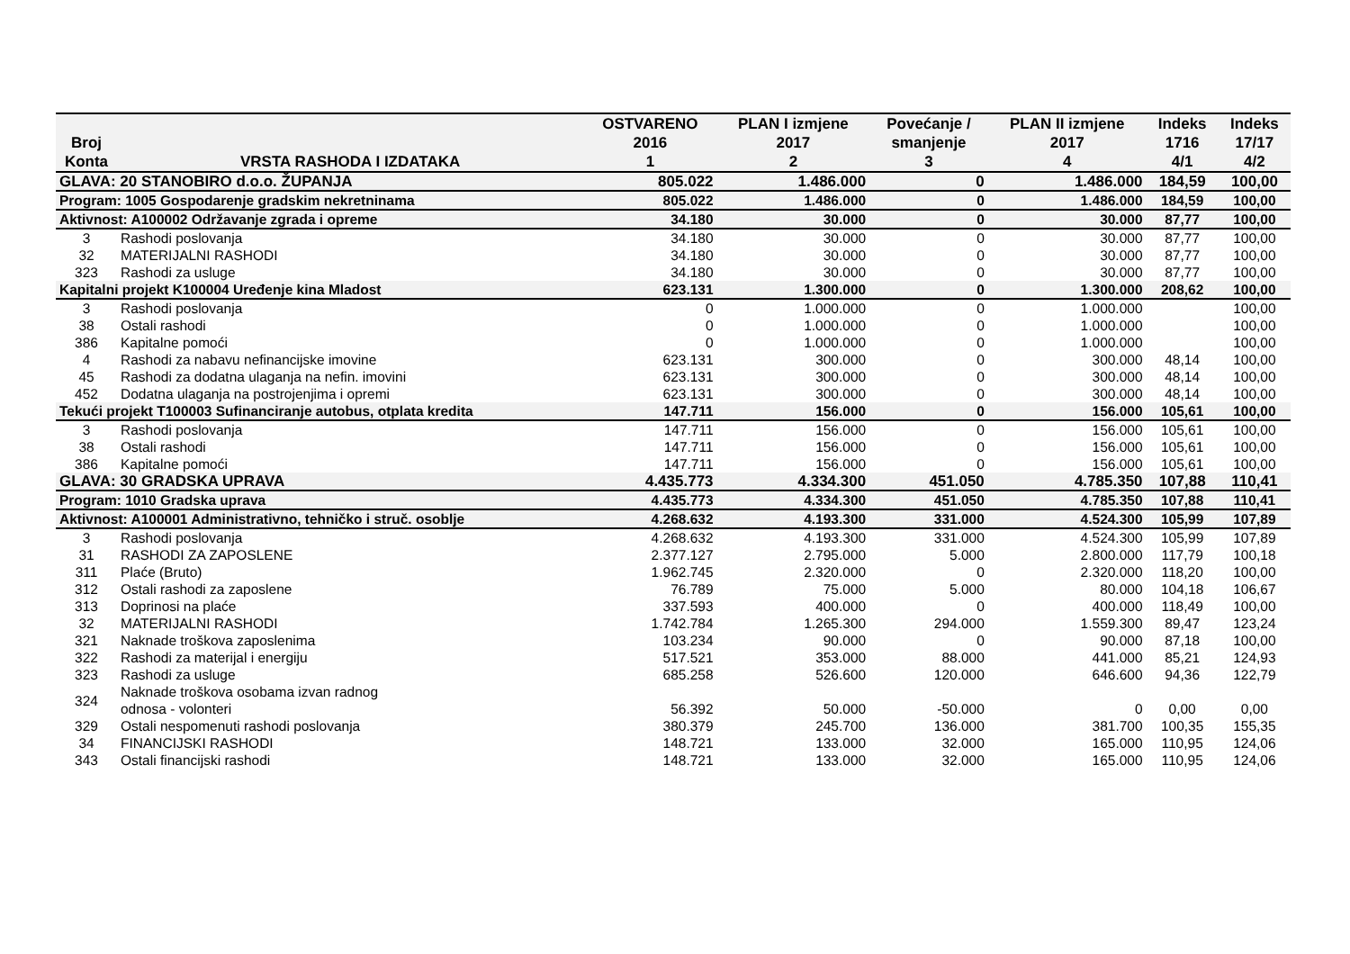| Broj Konta | VRSTA RASHODA I IZDATAKA | OSTVARENO 2016 1 | PLAN I izmjene 2017 2 | Povećanje / smanjenje 3 | PLAN II izmjene 2017 4 | Indeks 1716 4/1 | Indeks 17/17 4/2 |
| --- | --- | --- | --- | --- | --- | --- | --- |
| GLAVA: 20 STANOBIRO d.o.o. ŽUPANJA | | 805.022 | 1.486.000 | 0 | 1.486.000 | 184,59 | 100,00 |
| Program: 1005 Gospodarenje gradskim nekretninama | | 805.022 | 1.486.000 | 0 | 1.486.000 | 184,59 | 100,00 |
| Aktivnost: A100002 Održavanje zgrada i opreme | | 34.180 | 30.000 | 0 | 30.000 | 87,77 | 100,00 |
| 3 | Rashodi poslovanja | 34.180 | 30.000 | 0 | 30.000 | 87,77 | 100,00 |
| 32 | MATERIJALNI RASHODI | 34.180 | 30.000 | 0 | 30.000 | 87,77 | 100,00 |
| 323 | Rashodi za usluge | 34.180 | 30.000 | 0 | 30.000 | 87,77 | 100,00 |
| Kapitalni projekt K100004 Uređenje kina Mladost | | 623.131 | 1.300.000 | 0 | 1.300.000 | 208,62 | 100,00 |
| 3 | Rashodi poslovanja | 0 | 1.000.000 | 0 | 1.000.000 | | 100,00 |
| 38 | Ostali rashodi | 0 | 1.000.000 | 0 | 1.000.000 | | 100,00 |
| 386 | Kapitalne pomoći | 0 | 1.000.000 | 0 | 1.000.000 | | 100,00 |
| 4 | Rashodi za nabavu nefinancijske imovine | 623.131 | 300.000 | 0 | 300.000 | 48,14 | 100,00 |
| 45 | Rashodi za dodatna ulaganja na nefin. imovini | 623.131 | 300.000 | 0 | 300.000 | 48,14 | 100,00 |
| 452 | Dodatna ulaganja na postrojenjima i opremi | 623.131 | 300.000 | 0 | 300.000 | 48,14 | 100,00 |
| Tekući projekt T100003 Sufinanciranje autobus, otplata kredita | | 147.711 | 156.000 | 0 | 156.000 | 105,61 | 100,00 |
| 3 | Rashodi poslovanja | 147.711 | 156.000 | 0 | 156.000 | 105,61 | 100,00 |
| 38 | Ostali rashodi | 147.711 | 156.000 | 0 | 156.000 | 105,61 | 100,00 |
| 386 | Kapitalne pomoći | 147.711 | 156.000 | 0 | 156.000 | 105,61 | 100,00 |
| GLAVA: 30 GRADSKA UPRAVA | | 4.435.773 | 4.334.300 | 451.050 | 4.785.350 | 107,88 | 110,41 |
| Program: 1010 Gradska uprava | | 4.435.773 | 4.334.300 | 451.050 | 4.785.350 | 107,88 | 110,41 |
| Aktivnost: A100001 Administrativno, tehničko i struč. osoblje | | 4.268.632 | 4.193.300 | 331.000 | 4.524.300 | 105,99 | 107,89 |
| 3 | Rashodi poslovanja | 4.268.632 | 4.193.300 | 331.000 | 4.524.300 | 105,99 | 107,89 |
| 31 | RASHODI ZA ZAPOSLENE | 2.377.127 | 2.795.000 | 5.000 | 2.800.000 | 117,79 | 100,18 |
| 311 | Plaće (Bruto) | 1.962.745 | 2.320.000 | 0 | 2.320.000 | 118,20 | 100,00 |
| 312 | Ostali rashodi za zaposlene | 76.789 | 75.000 | 5.000 | 80.000 | 104,18 | 106,67 |
| 313 | Doprinosi na plaće | 337.593 | 400.000 | 0 | 400.000 | 118,49 | 100,00 |
| 32 | MATERIJALNI RASHODI | 1.742.784 | 1.265.300 | 294.000 | 1.559.300 | 89,47 | 123,24 |
| 321 | Naknade troškova zaposlenima | 103.234 | 90.000 | 0 | 90.000 | 87,18 | 100,00 |
| 322 | Rashodi za materijal i energiju | 517.521 | 353.000 | 88.000 | 441.000 | 85,21 | 124,93 |
| 323 | Rashodi za usluge | 685.258 | 526.600 | 120.000 | 646.600 | 94,36 | 122,79 |
| 324 | Naknade troškova osobama izvan radnog odnosa - volonteri | 56.392 | 50.000 | -50.000 | 0 | 0,00 | 0,00 |
| 329 | Ostali nespomenuti rashodi poslovanja | 380.379 | 245.700 | 136.000 | 381.700 | 100,35 | 155,35 |
| 34 | FINANCIJSKI RASHODI | 148.721 | 133.000 | 32.000 | 165.000 | 110,95 | 124,06 |
| 343 | Ostali financijski rashodi | 148.721 | 133.000 | 32.000 | 165.000 | 110,95 | 124,06 |